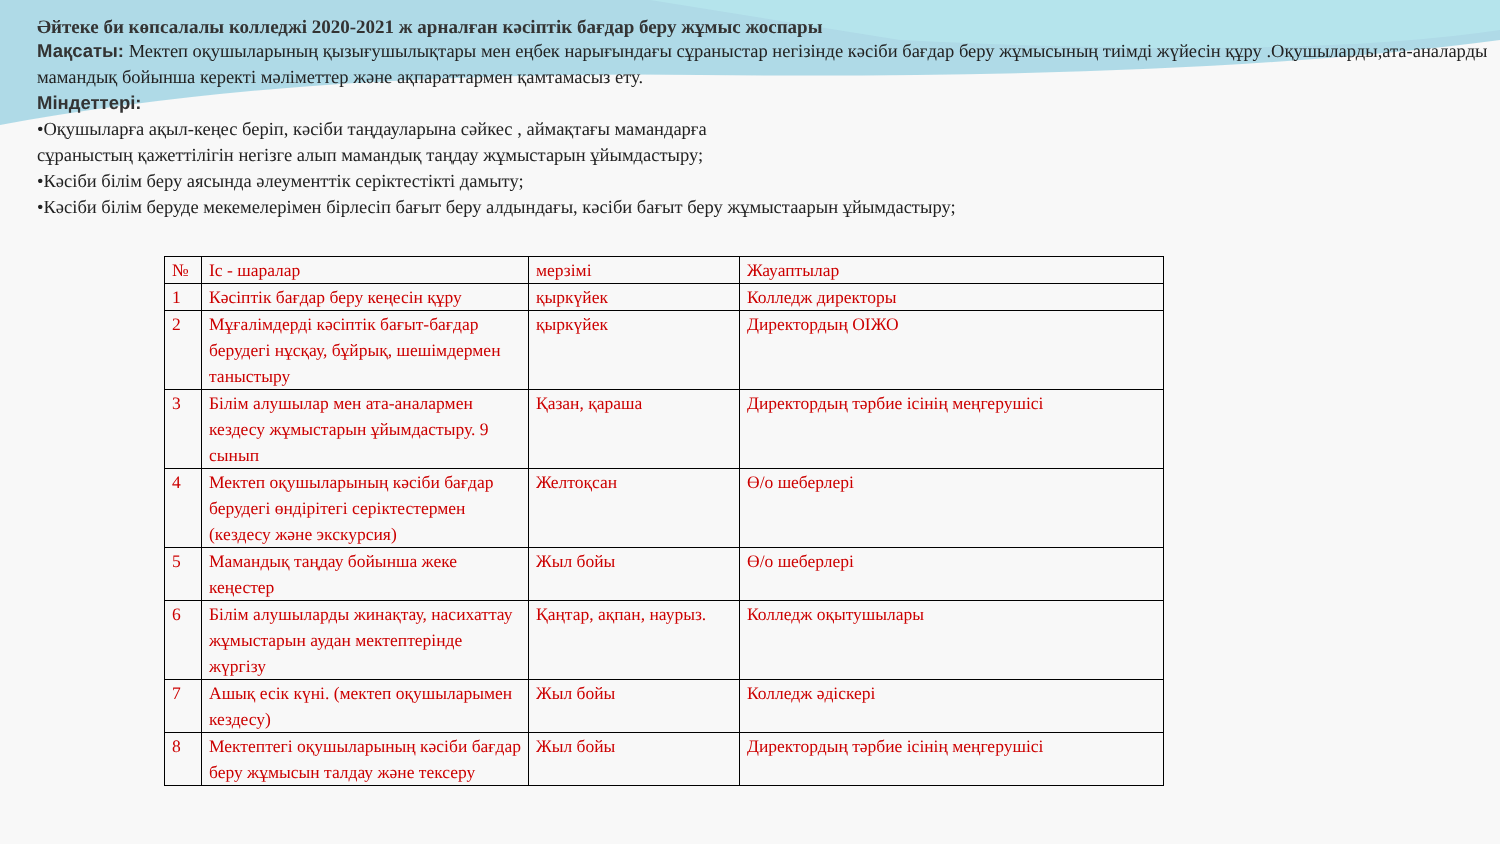Әйтеке би көпсалалы колледжі 2020-2021 ж арналған кәсіптік бағдар беру жұмыс жоспары
Мақсаты: Мектеп оқушыларының қызығушылықтары мен еңбек нарығындағы сұраныстар негізінде кәсіби бағдар беру жұмысының тиімді жүйесін құру .Оқушыларды,ата-аналарды мамандық бойынша керекті мәліметтер және ақпараттармен қамтамасыз ету.
Міндеттері:
•Оқушыларға ақыл-кеңес беріп, кәсіби таңдауларына сәйкес , аймақтағы мамандарға
сұраныстың қажеттілігін негізге алып мамандық таңдау жұмыстарын ұйымдастыру;
•Кәсіби білім беру аясында әлеументтік серіктестікті дамыту;
•Кәсіби білім беруде мекемелерімен бірлесіп бағыт беру алдындағы, кәсіби бағыт беру жұмыстаарын ұйымдастыру;
| № | Іс - шаралар | мерзімі | Жауаптылар |
| 1 | Кәсіптік бағдар беру кеңесін құру | қыркүйек | Колледж директоры |
| 2 | Мұғалімдерді кәсіптік бағыт-бағдар берудегі нұсқау, бұйрық, шешімдермен таныстыру | қыркүйек | Директордың ОІЖО |
| 3 | Білім алушылар мен ата-аналармен кездесу жұмыстарын ұйымдастыру. 9 сынып | Қазан, қараша | Директордың тәрбие ісінің меңгерушісі |
| 4 | Мектеп оқушыларының кәсіби бағдар берудегі өндірітегі серіктестермен (кездесу және экскурсия) | Желтоқсан | Ө/о шеберлері |
| 5 | Мамандық таңдау бойынша жеке кеңестер | Жыл бойы | Ө/о шеберлері |
| 6 | Білім алушыларды жинақтау, насихаттау жұмыстарын аудан мектептерінде жүргізу | Қаңтар, ақпан, наурыз. | Колледж оқытушылары |
| 7 | Ашық есік күні. (мектеп оқушыларымен кездесу) | Жыл бойы | Колледж әдіскері |
| 8 | Мектептегі оқушыларының кәсіби бағдар беру жұмысын талдау және тексеру | Жыл бойы | Директордың тәрбие ісінің меңгерушісі |